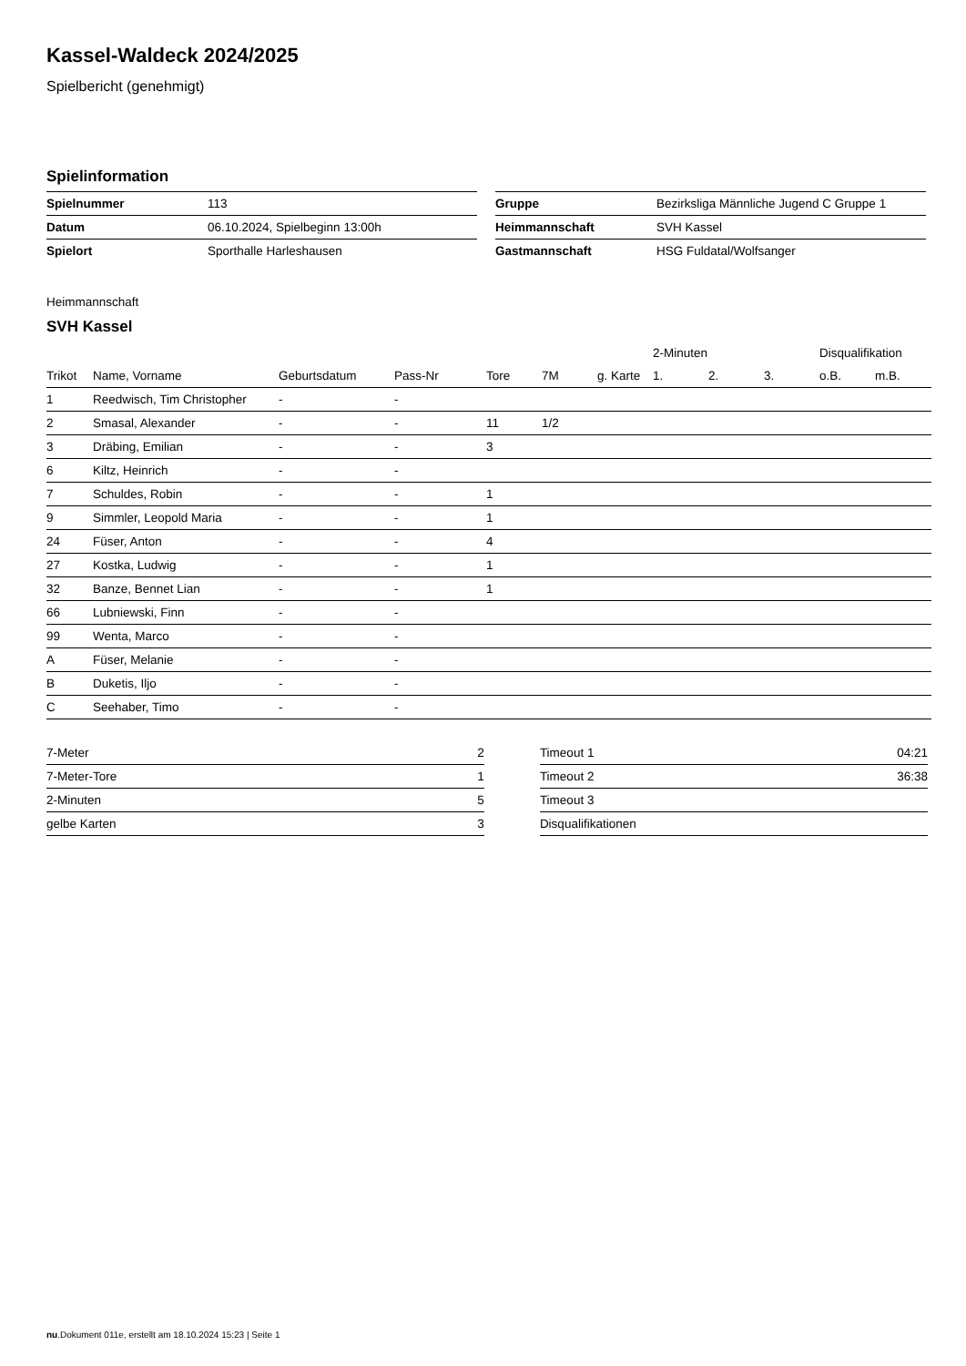Kassel-Waldeck 2024/2025
Spielbericht (genehmigt)
Spielinformation
| Spielnummer | 113 |
| Datum | 06.10.2024, Spielbeginn 13:00h |
| Spielort | Sporthalle Harleshausen |
| Gruppe | Bezirksliga Männliche Jugend C Gruppe 1 |
| Heimmannschaft | SVH Kassel |
| Gastmannschaft | HSG Fuldatal/Wolfsanger |
Heimmannschaft
SVH Kassel
| | | | | | | | 2-Minuten | | | Disqualifikation | |
| --- | --- | --- | --- | --- | --- | --- | --- | --- | --- | --- | --- |
| Trikot | Name, Vorname | Geburtsdatum | Pass-Nr | Tore | 7M | g. Karte | 1. | 2. | 3. | o.B. | m.B. |
| 1 | Reedwisch, Tim Christopher | - | - | | | | | | | | |
| 2 | Smasal, Alexander | - | - | 11 | 1/2 | | | | | | |
| 3 | Dräbing, Emilian | - | - | 3 | | | | | | | |
| 6 | Kiltz, Heinrich | - | - | | | | | | | | |
| 7 | Schuldes, Robin | - | - | 1 | | | | | | | |
| 9 | Simmler, Leopold Maria | - | - | 1 | | | | | | | |
| 24 | Füser, Anton | - | - | 4 | | | | | | | |
| 27 | Kostka, Ludwig | - | - | 1 | | | | | | | |
| 32 | Banze, Bennet Lian | - | - | 1 | | | | | | | |
| 66 | Lubniewski, Finn | - | - | | | | | | | | |
| 99 | Wenta, Marco | - | - | | | | | | | | |
| A | Füser, Melanie | - | - | | | | | | | | |
| B | Duketis, Iljo | - | - | | | | | | | | |
| C | Seehaber, Timo | - | - | | | | | | | | |
| 7-Meter | 2 |
| 7-Meter-Tore | 1 |
| 2-Minuten | 5 |
| gelbe Karten | 3 |
| Timeout 1 | 04:21 |
| Timeout 2 | 36:38 |
| Timeout 3 | |
| Disqualifikationen | |
nu.Dokument 011e, erstellt am 18.10.2024 15:23 | Seite 1